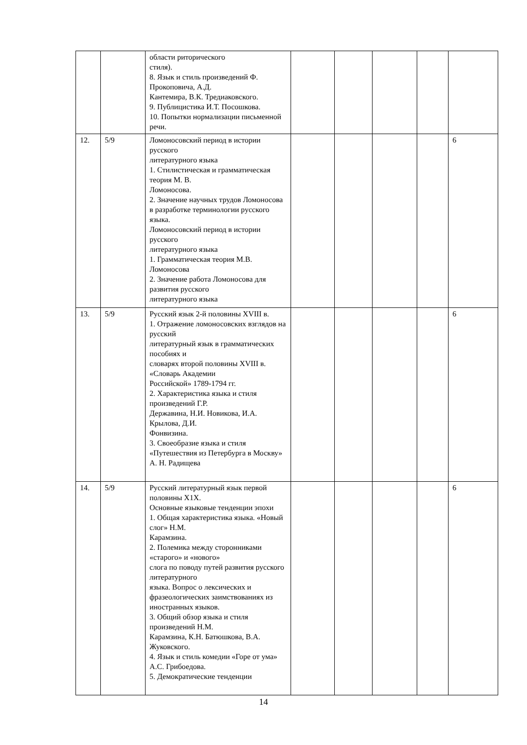| | | области риторического стиля). 8. Язык и стиль произведений Ф. Прокоповича, А.Д. Кантемира, В.К. Тредиаковского. 9. Публицистика И.Т. Посошкова. 10. Попытки нормализации письменной речи. | | | | | |
| 12. | 5/9 | Ломоносовский период в истории русского литературного языка 1. Стилистическая и грамматическая теория М. В. Ломоносова. 2. Значение научных трудов Ломоносова в разработке терминологии русского языка. Ломоносовский период в истории русского литературного языка 1. Грамматическая теория М.В. Ломоносова 2. Значение работа Ломоносова для развития русского литературного языка | | | | | 6 |
| 13. | 5/9 | Русский язык 2-й половины XVIII в. 1. Отражение ломоносовских взглядов на русский литературный язык в грамматических пособиях и словарях второй половины XVIII в. «Словарь Академии Российской» 1789-1794 гг. 2. Характеристика языка и стиля произведений Г.Р. Державина, Н.И. Новикова, И.А. Крылова, Д.И. Фонвизина. 3. Своеобразие языка и стиля «Путешествия из Петербурга в Москву» А. Н. Радищева | | | | | 6 |
| 14. | 5/9 | Русский литературный язык первой половины X1X. Основные языковые тенденции эпохи 1. Общая характеристика языка. «Новый слог» Н.М. Карамзина. 2. Полемика между сторонниками «старого» и «нового» слога по поводу путей развития русского литературного языка. Вопрос о лексических и фразеологических заимствованиях из иностранных языков. 3. Общий обзор языка и стиля произведений Н.М. Карамзина, К.Н. Батюшкова, В.А. Жуковского. 4. Язык и стиль комедии «Горе от ума» А.С. Грибоедова. 5. Демократические тенденции | | | | | 6 |
14